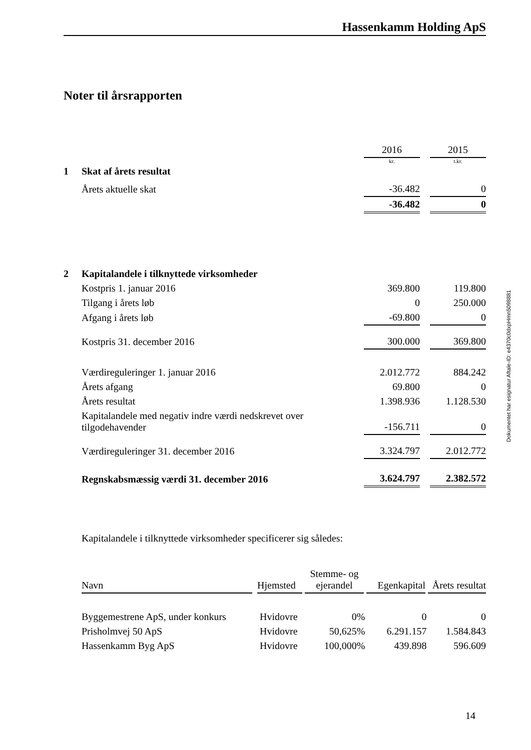Hassenkamm Holding ApS
Noter til årsrapporten
| | | 2016 | | 2015 |
| | | kr. | | t.kr. |
| 1 | Skat af årets resultat | | | |
| | Årets aktuelle skat | -36.482 | | 0 |
| | | -36.482 | | 0 |
| 2 | Kapitalandele i tilknyttede virksomheder | | | |
| | Kostpris 1. januar 2016 | 369.800 | | 119.800 |
| | Tilgang i årets løb | 0 | | 250.000 |
| | Afgang i årets løb | -69.800 | | 0 |
| | Kostpris 31. december 2016 | 300.000 | | 369.800 |
| | Værdireguleringer 1. januar 2016 | 2.012.772 | | 884.242 |
| | Årets afgang | 69.800 | | 0 |
| | Årets resultat | 1.398.936 | | 1.128.530 |
| | Kapitalandele med negativ indre værdi nedskrevet over tilgodehavender | -156.711 | | 0 |
| | Værdireguleringer 31. december 2016 | 3.324.797 | | 2.012.772 |
| | Regnskabsmæssig værdi 31. december 2016 | 3.624.797 | | 2.382.572 |
Kapitalandele i tilknyttede virksomheder specificerer sig således:
| Navn | Hjemsted | Stemme- og ejerandel | Egenkapital | Årets resultat |
| Byggemestrene ApS, under konkurs | Hvidovre | 0% | 0 | 0 |
| Prisholmvej 50 ApS | Hvidovre | 50,625% | 6.291.157 | 1.584.843 |
| Hassenkamm Byg ApS | Hvidovre | 100,000% | 439.898 | 596.609 |
Dokumentet har esignatur Aftale-ID: e4370c0dxpHmn5098881
14